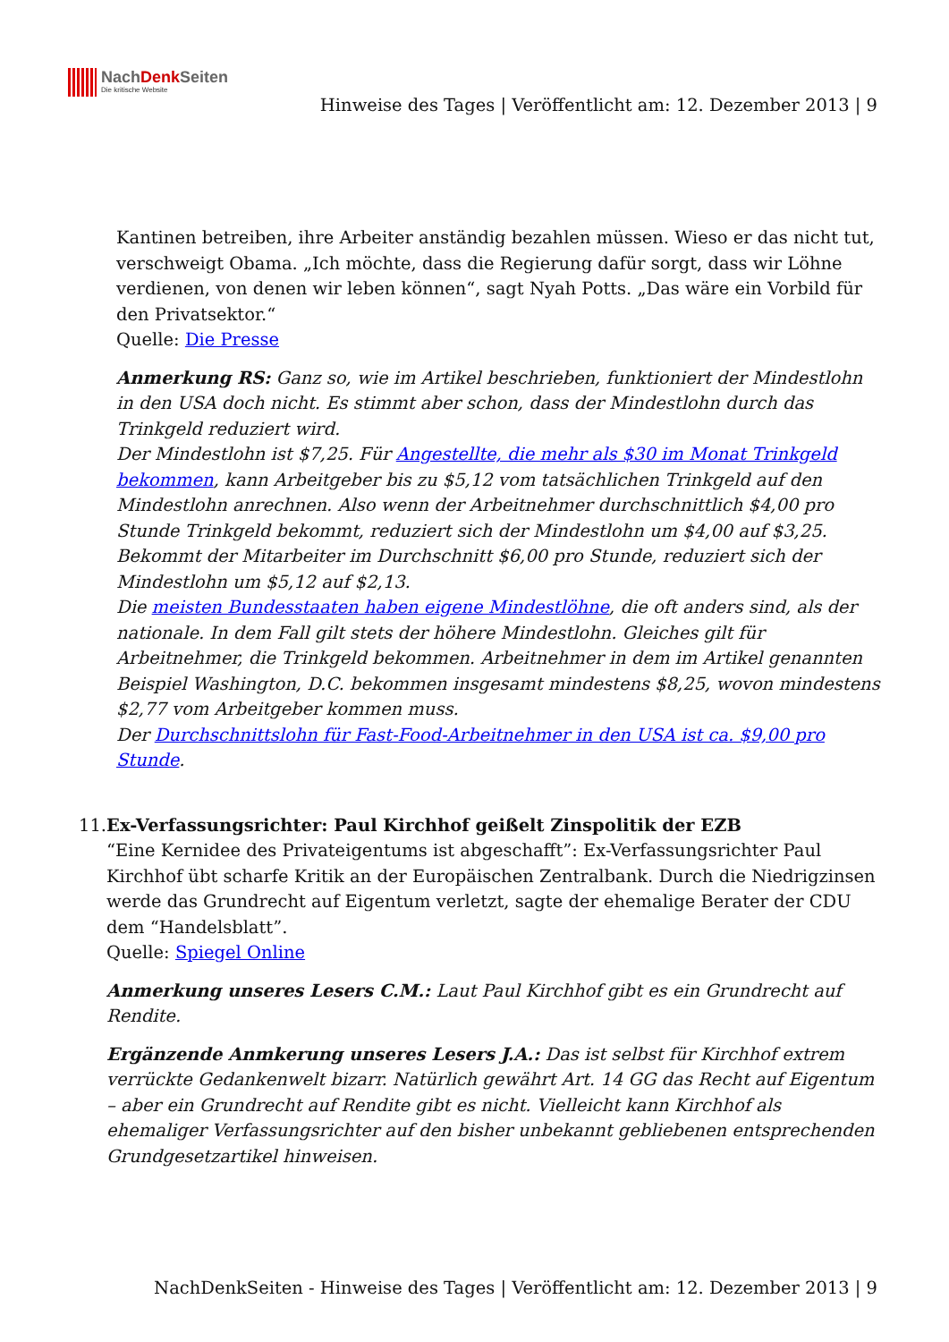NachDenk Seiten
Die kritische Website
Hinweise des Tages | Veröffentlicht am: 12. Dezember 2013 | 9
Kantinen betreiben, ihre Arbeiter anständig bezahlen müssen. Wieso er das nicht tut, verschweigt Obama. „Ich möchte, dass die Regierung dafür sorgt, dass wir Löhne verdienen, von denen wir leben können“, sagt Nyah Potts. „Das wäre ein Vorbild für den Privatsektor.“
Quelle: Die Presse
Anmerkung RS: Ganz so, wie im Artikel beschrieben, funktioniert der Mindestlohn in den USA doch nicht. Es stimmt aber schon, dass der Mindestlohn durch das Trinkgeld reduziert wird.
Der Mindestlohn ist $7,25. Für Angestellte, die mehr als $30 im Monat Trinkgeld bekommen, kann Arbeitgeber bis zu $5,12 vom tatsächlichen Trinkgeld auf den Mindestlohn anrechnen. Also wenn der Arbeitnehmer durchschnittlich $4,00 pro Stunde Trinkgeld bekommt, reduziert sich der Mindestlohn um $4,00 auf $3,25. Bekommt der Mitarbeiter im Durchschnitt $6,00 pro Stunde, reduziert sich der Mindestlohn um $5,12 auf $2,13.
Die meisten Bundesstaaten haben eigene Mindestlöhne, die oft anders sind, als der nationale. In dem Fall gilt stets der höhere Mindestlohn. Gleiches gilt für Arbeitnehmer, die Trinkgeld bekommen. Arbeitnehmer in dem im Artikel genannten Beispiel Washington, D.C. bekommen insgesamt mindestens $8,25, wovon mindestens $2,77 vom Arbeitgeber kommen muss.
Der Durchschnittslohn für Fast-Food-Arbeitnehmer in den USA ist ca. $9,00 pro Stunde.
11. Ex-Verfassungsrichter: Paul Kirchhof geißelt Zinspolitik der EZB
“Eine Kernidee des Privateigentums ist abgeschafft”: Ex-Verfassungsrichter Paul Kirchhof übt scharfe Kritik an der Europäischen Zentralbank. Durch die Niedrigzinsen werde das Grundrecht auf Eigentum verletzt, sagte der ehemalige Berater der CDU dem “Handelsblatt”.
Quelle: Spiegel Online
Anmerkung unseres Lesers C.M.: Laut Paul Kirchhof gibt es ein Grundrecht auf Rendite.
Ergänzende Anmkerung unseres Lesers J.A.: Das ist selbst für Kirchhof extrem verrückte Gedankenwelt bizarr. Natürlich gewährt Art. 14 GG das Recht auf Eigentum – aber ein Grundrecht auf Rendite gibt es nicht. Vielleicht kann Kirchhof als ehemaliger Verfassungsrichter auf den bisher unbekannt gebliebenen entsprechenden Grundgesetzartikel hinweisen.
NachDenkSeiten - Hinweise des Tages | Veröffentlicht am: 12. Dezember 2013 | 9